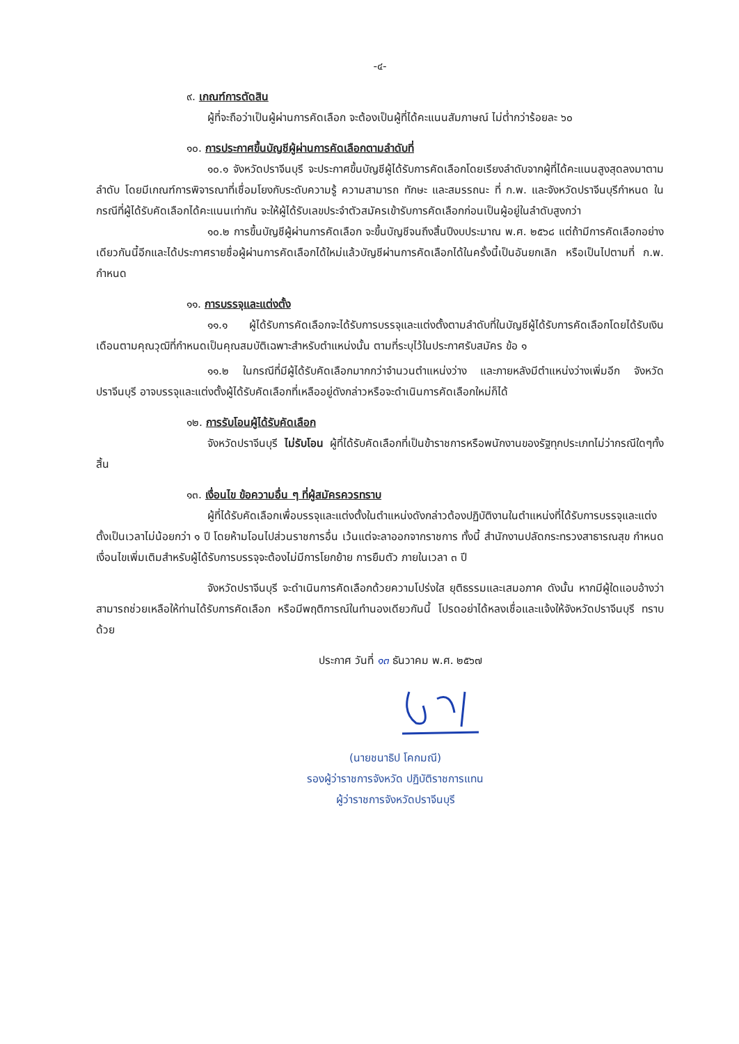-๔-
๙. เกณฑ์การตัดสิน
ผู้ที่จะถือว่าเป็นผู้ผ่านการคัดเลือก จะต้องเป็นผู้ที่ได้คะแนนสัมภาษณ์ ไม่ต่ำกว่าร้อยละ ๖๐
๑๐. การประกาศขึ้นบัญชีผู้ผ่านการคัดเลือกตามลำดับที่
๑๐.๑ จังหวัดปราจีนบุรี จะประกาศขึ้นบัญชีผู้ได้รับการคัดเลือกโดยเรียงลำดับจากผู้ที่ได้คะแนนสูงสุดลงมาตามลำดับ โดยมีเกณฑ์การพิจารณาที่เชื่อมโยงกับระดับความรู้ ความสามารถ ทักษะ และสมรรถนะ ที่ ก.พ. และจังหวัดปราจีนบุรีกำหนด ในกรณีที่ผู้ได้รับคัดเลือกได้คะแนนเท่ากัน จะให้ผู้ได้รับเลขประจำตัวสมัครเข้ารับการคัดเลือกก่อนเป็นผู้อยู่ในลำดับสูงกว่า
๑๐.๒ การขึ้นบัญชีผู้ผ่านการคัดเลือก จะขึ้นบัญชีจนถึงสิ้นปีงบประมาณ พ.ศ. ๒๕๖๘ แต่ถ้ามีการคัดเลือกอย่างเดียวกันนี้อีกและได้ประกาศรายชื่อผู้ผ่านการคัดเลือกได้ใหม่แล้วบัญชีผ่านการคัดเลือกได้ในครั้งนี้เป็นอันยกเลิก หรือเป็นไปตามที่ ก.พ. กำหนด
๑๑. การบรรจุและแต่งตั้ง
๑๑.๑ ผู้ได้รับการคัดเลือกจะได้รับการบรรจุและแต่งตั้งตามลำดับที่ในบัญชีผู้ได้รับการคัดเลือกโดยได้รับเงินเดือนตามคุณวุฒิที่กำหนดเป็นคุณสมบัติเฉพาะสำหรับตำแหน่งนั้น ตามที่ระบุไว้ในประกาศรับสมัคร ข้อ ๑
๑๑.๒ ในกรณีที่มีผู้ได้รับคัดเลือกมากกว่าจำนวนตำแหน่งว่าง และภายหลังมีตำแหน่งว่างเพิ่มอีก จังหวัดปราจีนบุรี อาจบรรจุและแต่งตั้งผู้ได้รับคัดเลือกที่เหลืออยู่ดังกล่าวหรือจะดำเนินการคัดเลือกใหม่ก็ได้
๑๒. การรับโอนผู้ได้รับคัดเลือก
จังหวัดปราจีนบุรี ไม่รับโอน ผู้ที่ได้รับคัดเลือกที่เป็นข้าราชการหรือพนักงานของรัฐทุกประเภทไม่ว่ากรณีใดๆทั้งสิ้น
๑๓. เงื่อนไข ข้อความอื่น ๆ ที่ผู้สมัครควรทราบ
ผู้ที่ได้รับคัดเลือกเพื่อบรรจุและแต่งตั้งในตำแหน่งดังกล่าวต้องปฏิบัติงานในตำแหน่งที่ได้รับการบรรจุและแต่งตั้งเป็นเวลาไม่น้อยกว่า ๑ ปี โดยห้ามโอนไปส่วนราชการอื่น เว้นแต่จะลาออกจากราชการ ทั้งนี้ สำนักงานปลัดกระทรวงสาธารณสุข กำหนดเงื่อนไขเพิ่มเติมสำหรับผู้ได้รับการบรรจุจะต้องไม่มีการโยกย้าย การยืมตัว ภายในเวลา ๓ ปี
จังหวัดปราจีนบุรี จะดำเนินการคัดเลือกด้วยความโปร่งใส ยุติธรรมและเสมอภาค ดังนั้น หากมีผู้ใดแอบอ้างว่าสามารถช่วยเหลือให้ท่านได้รับการคัดเลือก หรือมีพฤติการณ์ในทำนองเดียวกันนี้ โปรดอย่าได้หลงเชื่อและแจ้งให้จังหวัดปราจีนบุรี ทราบด้วย
ประกาศ วันที่ ๑๓ ธันวาคม พ.ศ. ๒๕๖๗
(นายชนาธิป โคกมณี)
รองผู้ว่าราชการจังหวัด ปฏิบัติราชการแทน
ผู้ว่าราชการจังหวัดปราจีนบุรี